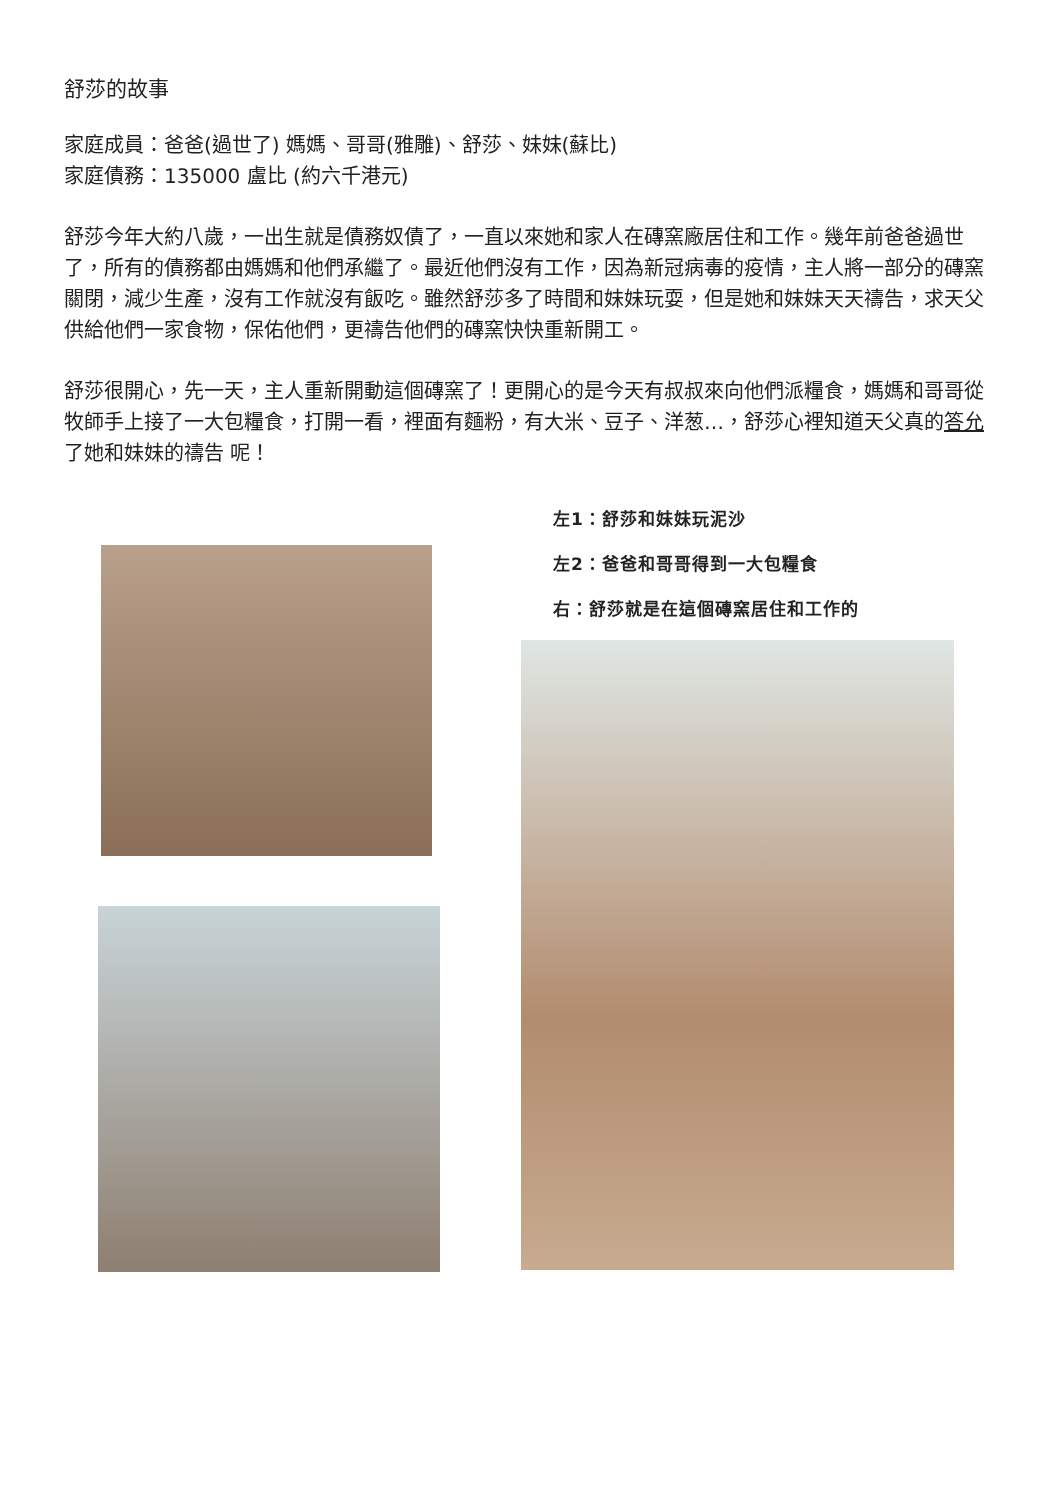舒莎的故事
家庭成員：爸爸(過世了) 媽媽、哥哥(雅雕)、舒莎、妹妹(蘇比)
家庭債務：135000 盧比 (約六千港元)
舒莎今年大約八歲，一出生就是債務奴債了，一直以來她和家人在磚窯廠居住和工作。幾年前爸爸過世了，所有的債務都由媽媽和他們承繼了。最近他們沒有工作，因為新冠病毒的疫情，主人將一部分的磚窯關閉，減少生產，沒有工作就沒有飯吃。雖然舒莎多了時間和妹妹玩耍，但是她和妹妹天天禱告，求天父供給他們一家食物，保佑他們，更禱告他們的磚窯快快重新開工。
舒莎很開心，先一天，主人重新開動這個磚窯了！更開心的是今天有叔叔來向他們派糧食，媽媽和哥哥從牧師手上接了一大包糧食，打開一看，裡面有麵粉，有大米、豆子、洋葱…，舒莎心裡知道天父真的答允了她和妹妹的禱告 呢！
左1：舒莎和妹妹玩泥沙
左2：爸爸和哥哥得到一大包糧食
右：舒莎就是在這個磚窯居住和工作的